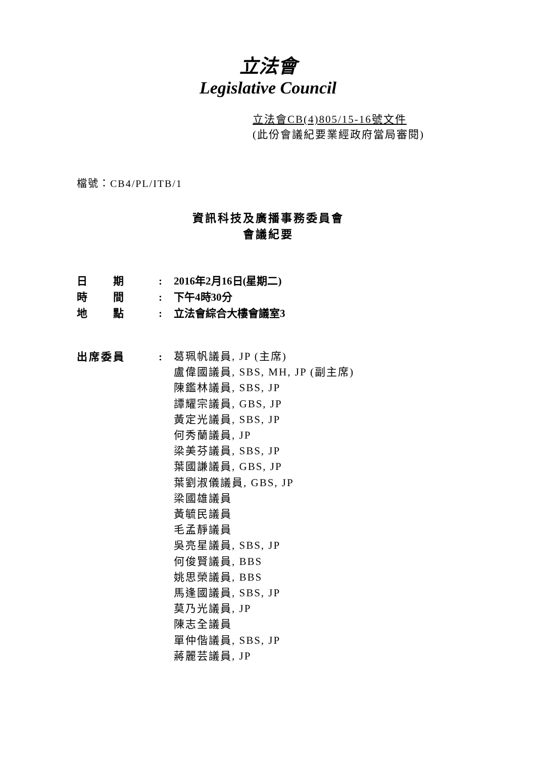立法會
Legislative Council
立法會CB(4)805/15-16號文件
(此份會議紀要業經政府當局審閱)
檔號：CB4/PL/ITB/1
資訊科技及廣播事務委員會
會議紀要
日  期 : 2016年2月16日(星期二)
時  間 : 下午4時30分
地  點 : 立法會綜合大樓會議室3
出席委員 :
葛珮帆議員, JP (主席)
盧偉國議員, SBS, MH, JP (副主席)
陳鑑林議員, SBS, JP
譚耀宗議員, GBS, JP
黃定光議員, SBS, JP
何秀蘭議員, JP
梁美芬議員, SBS, JP
葉國謙議員, GBS, JP
葉劉淑儀議員, GBS, JP
梁國雄議員
黃毓民議員
毛孟靜議員
吳亮星議員, SBS, JP
何俊賢議員, BBS
姚思榮議員, BBS
馬逢國議員, SBS, JP
莫乃光議員, JP
陳志全議員
單仲偕議員, SBS, JP
蔣麗芸議員, JP